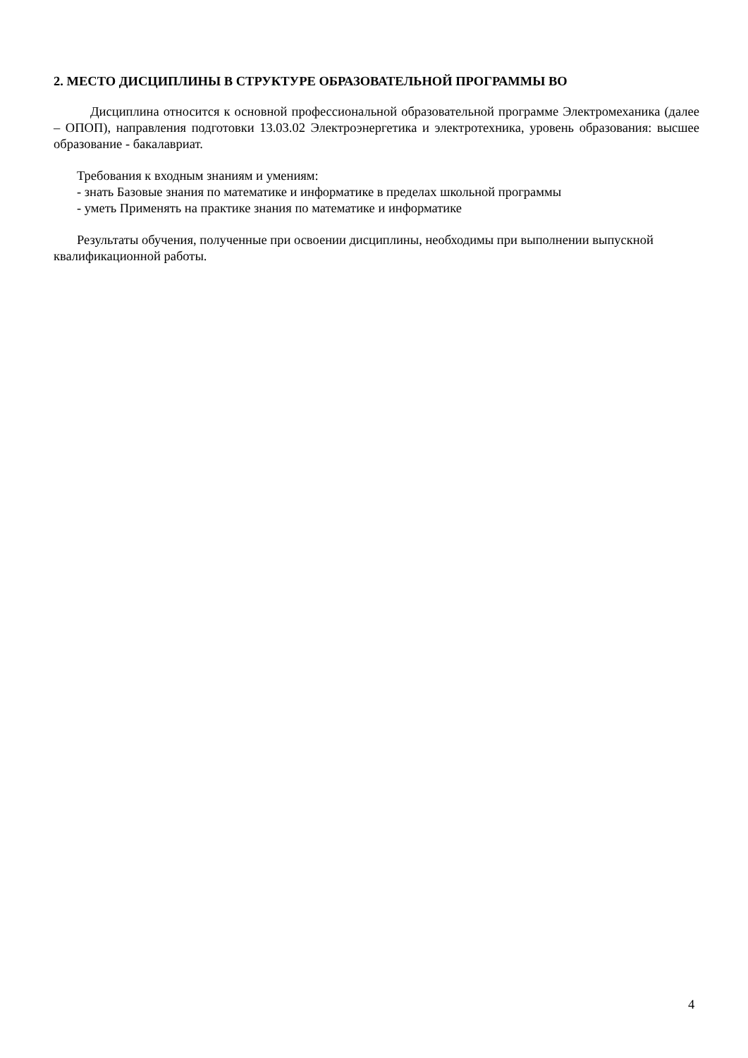2. МЕСТО ДИСЦИПЛИНЫ В СТРУКТУРЕ ОБРАЗОВАТЕЛЬНОЙ ПРОГРАММЫ ВО
Дисциплина относится к основной профессиональной образовательной программе Электромеханика (далее – ОПОП), направления подготовки 13.03.02 Электроэнергетика и электротехника, уровень образования: высшее образование - бакалавриат.
Требования к входным знаниям и умениям:
- знать Базовые знания по математике и информатике в пределах школьной программы
- уметь Применять на практике знания по математике и информатике
Результаты обучения, полученные при освоении дисциплины, необходимы при выполнении выпускной квалификационной работы.
4